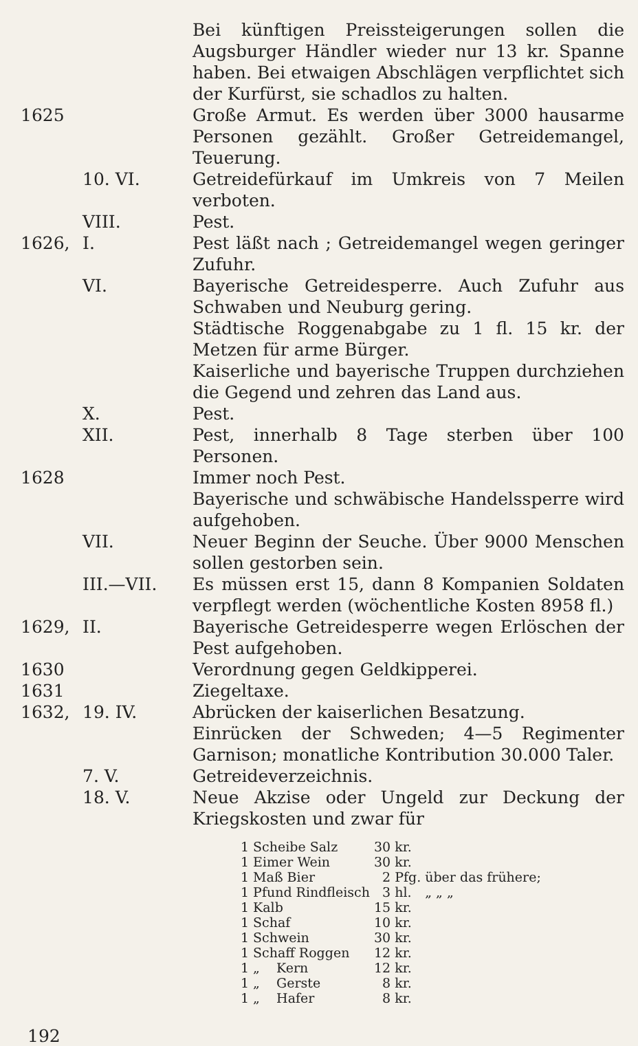Bei künftigen Preissteigerungen sollen die Augsburger Händler wieder nur 13 kr. Spanne haben. Bei etwaigen Abschlägen verpflichtet sich der Kurfürst, sie schadlos zu halten.
1625 Große Armut. Es werden über 3000 hausarme Personen gezählt. Großer Getreidemangel, Teuerung.
10. VI. Getreidefürkauf im Umkreis von 7 Meilen verboten.
VIII. Pest.
1626, I. Pest läßt nach ; Getreidemangel wegen geringer Zufuhr.
VI. Bayerische Getreidesperre. Auch Zufuhr aus Schwaben und Neuburg gering.
Städtische Roggenabgabe zu 1 fl. 15 kr. der Metzen für arme Bürger.
Kaiserliche und bayerische Truppen durchziehen die Gegend und zehren das Land aus.
X. Pest.
XII. Pest, innerhalb 8 Tage sterben über 100 Personen.
1628 Immer noch Pest.
Bayerische und schwäbische Handelssperre wird aufgehoben.
VII. Neuer Beginn der Seuche. Über 9000 Menschen sollen gestorben sein.
III.—VII. Es müssen erst 15, dann 8 Kompanien Soldaten verpflegt werden (wöchentliche Kosten 8958 fl.)
1629, II. Bayerische Getreidesperre wegen Erlöschen der Pest aufgehoben.
1630 Verordnung gegen Geldkipperei.
1631 Ziegeltaxe.
1632, 19. IV. Abrücken der kaiserlichen Besatzung.
Einrücken der Schweden; 4—5 Regimenter Garnison; monatliche Kontribution 30.000 Taler.
7. V. Getreideverzeichnis.
18. V. Neue Akzise oder Ungeld zur Deckung der Kriegskosten und zwar für
| 1 | Scheibe Salz | 30 | kr. | |
| 1 | Eimer Wein | 30 | kr. | |
| 1 | Maß Bier | 2 | Pfg. | über das frühere; |
| 1 | Pfund Rindfleisch | 3 | hl. | „ „ „ |
| 1 | Kalb | 15 | kr. | |
| 1 | Schaf | 10 | kr. | |
| 1 | Schwein | 30 | kr. | |
| 1 | Schaff Roggen | 12 | kr. | |
| 1 | „ Kern | 12 | kr. | |
| 1 | „ Gerste | 8 | kr. | |
| 1 | „ Hafer | 8 | kr. | |
192